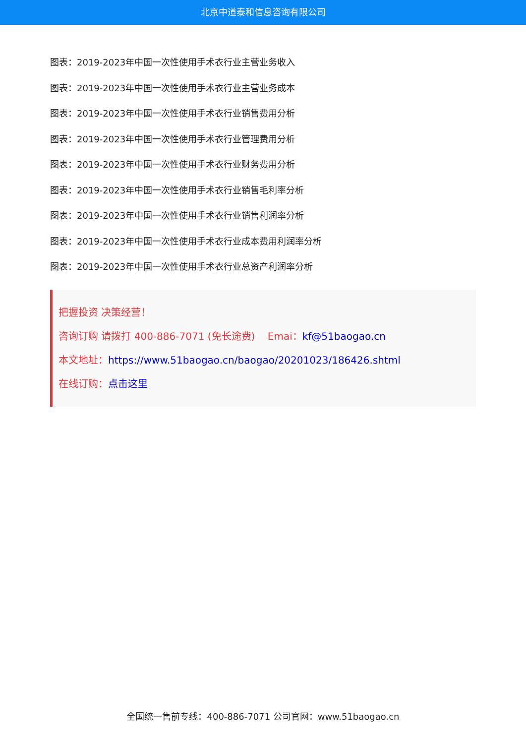北京中道泰和信息咨询有限公司
图表：2019-2023年中国一次性使用手术衣行业主营业务收入
图表：2019-2023年中国一次性使用手术衣行业主营业务成本
图表：2019-2023年中国一次性使用手术衣行业销售费用分析
图表：2019-2023年中国一次性使用手术衣行业管理费用分析
图表：2019-2023年中国一次性使用手术衣行业财务费用分析
图表：2019-2023年中国一次性使用手术衣行业销售毛利率分析
图表：2019-2023年中国一次性使用手术衣行业销售利润率分析
图表：2019-2023年中国一次性使用手术衣行业成本费用利润率分析
图表：2019-2023年中国一次性使用手术衣行业总资产利润率分析
把握投资 决策经营！
咨询订购 请拨打 400-886-7071 (免长途费) Emai：kf@51baogao.cn
本文地址：https://www.51baogao.cn/baogao/20201023/186426.shtml
在线订购：点击这里
全国统一售前专线：400-886-7071 公司官网：www.51baogao.cn